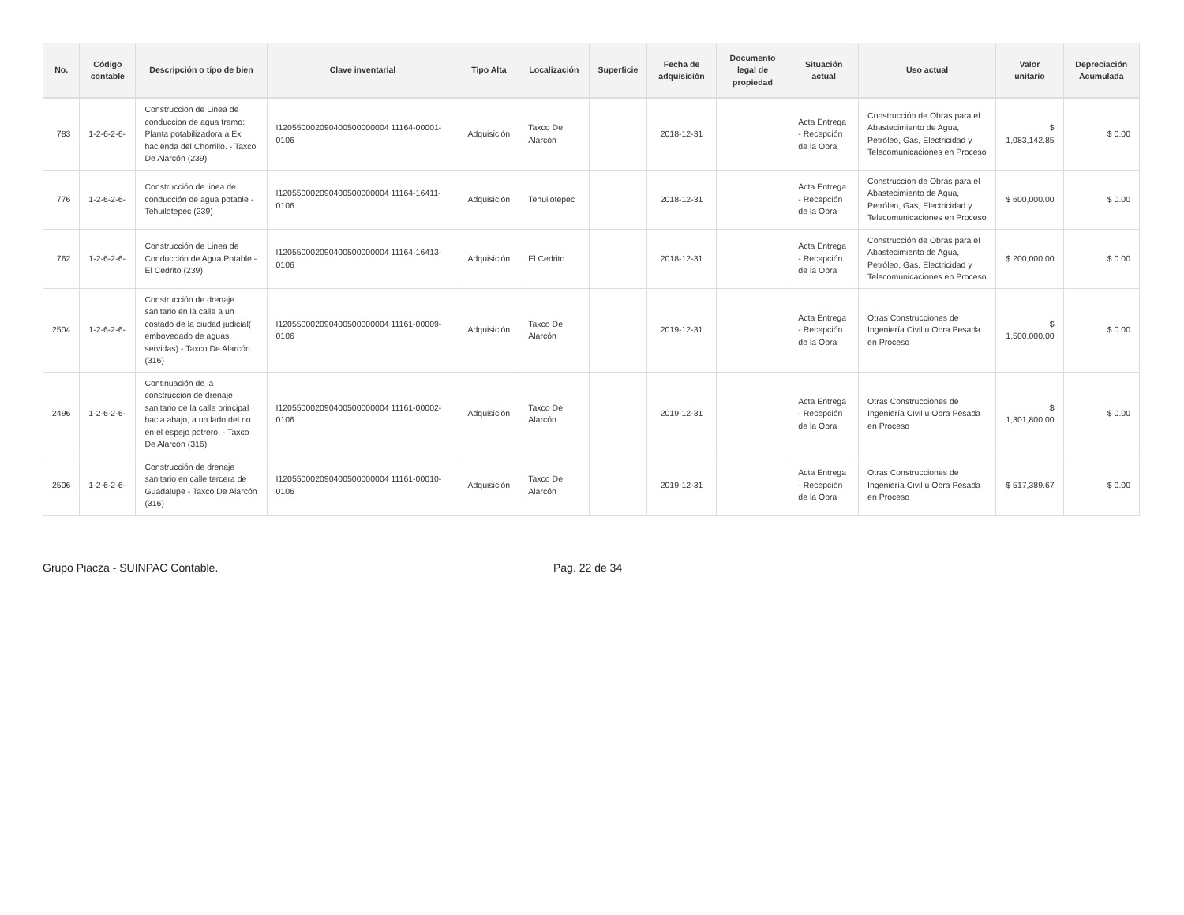| No. | Código contable | Descripción o tipo de bien | Clave inventarial | Tipo Alta | Localización | Superficie | Fecha de adquisición | Documento legal de propiedad | Situación actual | Uso actual | Valor unitario | Depreciación Acumulada |
| --- | --- | --- | --- | --- | --- | --- | --- | --- | --- | --- | --- | --- |
| 783 | 1-2-6-2-6- | Construccion de Linea de conduccion de agua tramo: Planta potabilizadora a Ex hacienda del Chorrillo. - Taxco De Alarcón (239) | I120550002090400500000004 11164-00001-0106 | Adquisición | Taxco De Alarcón | | 2018-12-31 | | Acta Entrega - Recepción de la Obra | Construcción de Obras para el Abastecimiento de Agua, Petróleo, Gas, Electricidad y Telecomunicaciones en Proceso | $ 1,083,142.85 | $ 0.00 |
| 776 | 1-2-6-2-6- | Construcción de linea de conducción de agua potable - Tehuilotepec (239) | I120550002090400500000004 11164-16411-0106 | Adquisición | Tehuilotepec | | 2018-12-31 | | Acta Entrega - Recepción de la Obra | Construcción de Obras para el Abastecimiento de Agua, Petróleo, Gas, Electricidad y Telecomunicaciones en Proceso | $ 600,000.00 | $ 0.00 |
| 762 | 1-2-6-2-6- | Construcción de Linea de Conducción de Agua Potable - El Cedrito (239) | I120550002090400500000004 11164-16413-0106 | Adquisición | El Cedrito | | 2018-12-31 | | Acta Entrega - Recepción de la Obra | Construcción de Obras para el Abastecimiento de Agua, Petróleo, Gas, Electricidad y Telecomunicaciones en Proceso | $ 200,000.00 | $ 0.00 |
| 2504 | 1-2-6-2-6- | Construcción de drenaje sanitario en la calle a un costado de la ciudad judicial( embovedado de aguas servidas) - Taxco De Alarcón (316) | I120550002090400500000004 11161-00009-0106 | Adquisición | Taxco De Alarcón | | 2019-12-31 | | Acta Entrega - Recepción de la Obra | Otras Construcciones de Ingeniería Civil u Obra Pesada en Proceso | $ 1,500,000.00 | $ 0.00 |
| 2496 | 1-2-6-2-6- | Continuación de la construccion de drenaje sanitario de la calle principal hacia abajo, a un lado del rio en el espejo potrero. - Taxco De Alarcón (316) | I120550002090400500000004 11161-00002-0106 | Adquisición | Taxco De Alarcón | | 2019-12-31 | | Acta Entrega - Recepción de la Obra | Otras Construcciones de Ingeniería Civil u Obra Pesada en Proceso | $ 1,301,800.00 | $ 0.00 |
| 2506 | 1-2-6-2-6- | Construcción de drenaje sanitario en calle tercera de Guadalupe - Taxco De Alarcón (316) | I120550002090400500000004 11161-00010-0106 | Adquisición | Taxco De Alarcón | | 2019-12-31 | | Acta Entrega - Recepción de la Obra | Otras Construcciones de Ingeniería Civil u Obra Pesada en Proceso | $ 517,389.67 | $ 0.00 |
Grupo Piacza - SUINPAC Contable. Pag. 22 de 34